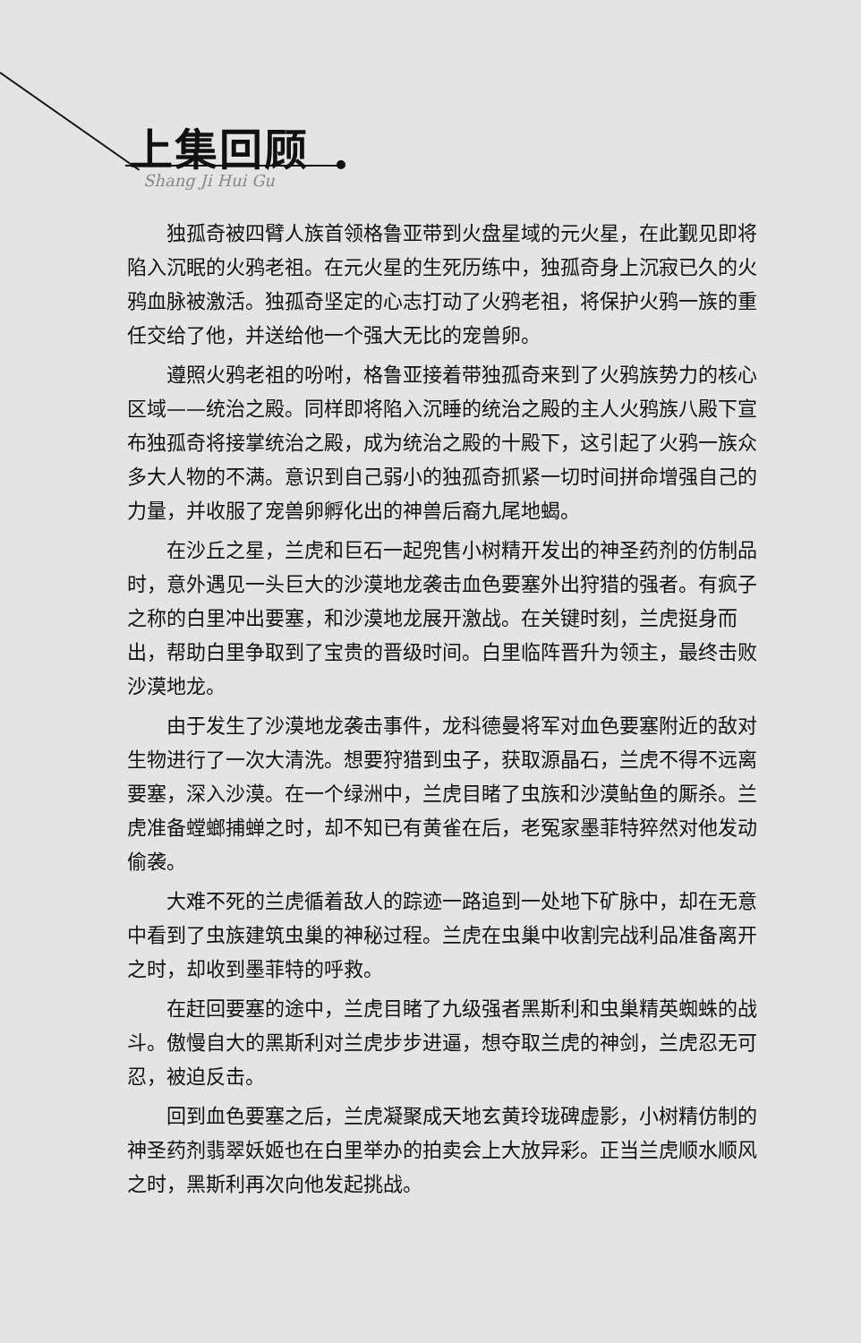上集回顾
Shang Ji Hui Gu
独孤奇被四臂人族首领格鲁亚带到火盘星域的元火星，在此觐见即将陷入沉眠的火鸦老祖。在元火星的生死历练中，独孤奇身上沉寂已久的火鸦血脉被激活。独孤奇坚定的心志打动了火鸦老祖，将保护火鸦一族的重任交给了他，并送给他一个强大无比的宠兽卵。
遵照火鸦老祖的吩咐，格鲁亚接着带独孤奇来到了火鸦族势力的核心区域——统治之殿。同样即将陷入沉睡的统治之殿的主人火鸦族八殿下宣布独孤奇将接掌统治之殿，成为统治之殿的十殿下，这引起了火鸦一族众多大人物的不满。意识到自己弱小的独孤奇抓紧一切时间拼命增强自己的力量，并收服了宠兽卵孵化出的神兽后裔九尾地蝎。
在沙丘之星，兰虎和巨石一起兜售小树精开发出的神圣药剂的仿制品时，意外遇见一头巨大的沙漠地龙袭击血色要塞外出狩猎的强者。有疯子之称的白里冲出要塞，和沙漠地龙展开激战。在关键时刻，兰虎挺身而出，帮助白里争取到了宝贵的晋级时间。白里临阵晋升为领主，最终击败沙漠地龙。
由于发生了沙漠地龙袭击事件，龙科德曼将军对血色要塞附近的敌对生物进行了一次大清洗。想要狩猎到虫子，获取源晶石，兰虎不得不远离要塞，深入沙漠。在一个绿洲中，兰虎目睹了虫族和沙漠鲇鱼的厮杀。兰虎准备螳螂捕蝉之时，却不知已有黄雀在后，老冤家墨菲特猝然对他发动偷袭。
大难不死的兰虎循着敌人的踪迹一路追到一处地下矿脉中，却在无意中看到了虫族建筑虫巢的神秘过程。兰虎在虫巢中收割完战利品准备离开之时，却收到墨菲特的呼救。
在赶回要塞的途中，兰虎目睹了九级强者黑斯利和虫巢精英蜘蛛的战斗。傲慢自大的黑斯利对兰虎步步进逼，想夺取兰虎的神剑，兰虎忍无可忍，被迫反击。
回到血色要塞之后，兰虎凝聚成天地玄黄玲珑碑虚影，小树精仿制的神圣药剂翡翠妖姬也在白里举办的拍卖会上大放异彩。正当兰虎顺水顺风之时，黑斯利再次向他发起挑战。